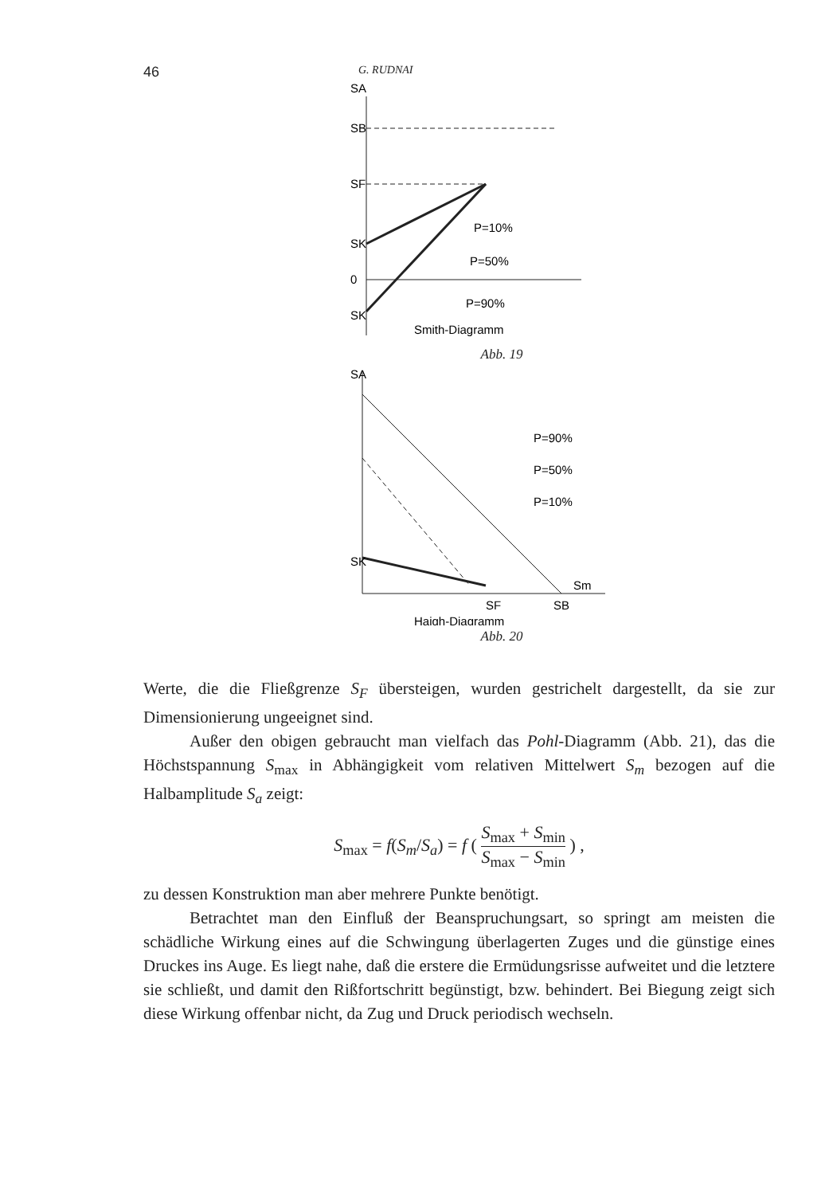46 G. RUDNAI
SA
SB
SF
SK
0
SK
P=10%
P=50%
P=90%
Smith-Diagramm
Abb. 19
SA
SK
P=90%
P=50%
P=10%
Sm
SF
SB
Haigh-Diagramm
Abb. 20
Werte, die die Fließgrenze S<sub>F</sub> übersteigen, wurden gestrichelt dargestellt, da sie zur Dimensionierung ungeeignet sind.
Außer den obigen gebraucht man vielfach das Pohl-Diagramm (Abb. 21), das die Höchstspannung S<sub>max</sub> in Abhängigkeit vom relativen Mittelwert S<sub>m</sub> bezogen auf die Halbamplitude S<sub>a</sub> zeigt:
S<sub>max</sub> = f(S<sub>m</sub>/S<sub>a</sub>) = f ( S<sub>max</sub> + S<sub>min</sub> S<sub>max</sub> − S<sub>min</sub> ) ,
zu dessen Konstruktion man aber mehrere Punkte benötigt.
Betrachtet man den Einfluß der Beanspruchungsart, so springt am meisten die schädliche Wirkung eines auf die Schwingung überlagerten Zuges und die günstige eines Druckes ins Auge. Es liegt nahe, daß die erstere die Ermüdungsrisse aufweitet und die letztere sie schließt, und damit den Rißfortschritt begünstigt, bzw. behindert. Bei Biegung zeigt sich diese Wirkung offenbar nicht, da Zug und Druck periodisch wechseln.